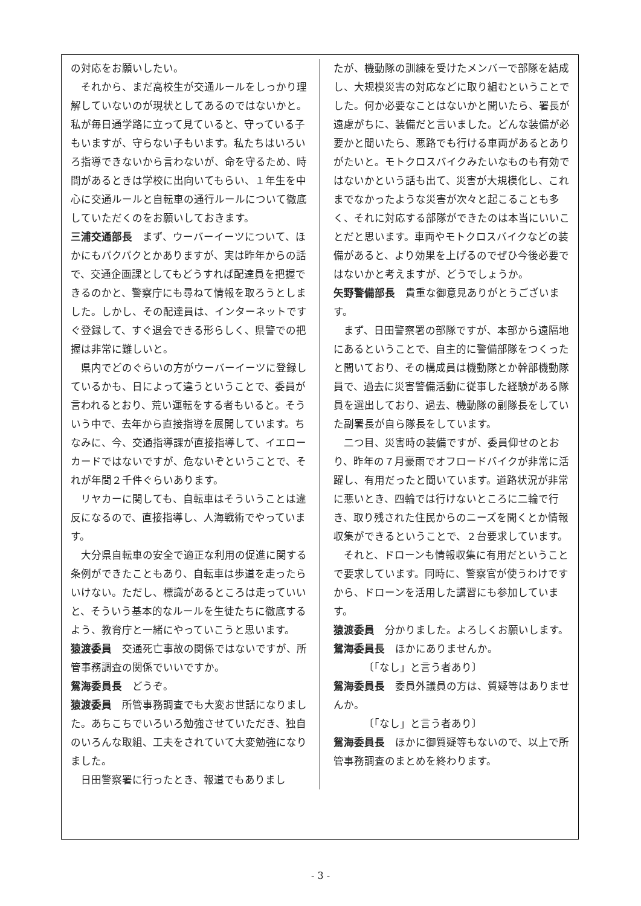の対応をお願いしたい。
それから、まだ高校生が交通ルールをしっかり理解していないのが現状としてあるのではないかと。私が毎日通学路に立って見ていると、守っている子もいますが、守らない子もいます。私たちはいろいろ指導できないから言わないが、命を守るため、時間があるときは学校に出向いてもらい、１年生を中心に交通ルールと自転車の通行ルールについて徹底していただくのをお願いしておきます。
三浦交通部長　まず、ウーバーイーツについて、ほかにもパクパクとかありますが、実は昨年からの話で、交通企画課としてもどうすれば配達員を把握できるのかと、警察庁にも尋ねて情報を取ろうとしました。しかし、その配達員は、インターネットですぐ登録して、すぐ退会できる形らしく、県警での把握は非常に難しいと。
県内でどのぐらいの方がウーバーイーツに登録しているかも、日によって違うということで、委員が言われるとおり、荒い運転をする者もいると。そういう中で、去年から直接指導を展開しています。ちなみに、今、交通指導課が直接指導して、イエローカードではないですが、危ないぞということで、それが年間２千件ぐらいあります。
リヤカーに関しても、自転車はそういうことは違反になるので、直接指導し、人海戦術でやっています。
大分県自転車の安全で適正な利用の促進に関する条例ができたこともあり、自転車は歩道を走ったらいけない。ただし、標識があるところは走っていいと、そういう基本的なルールを生徒たちに徹底するよう、教育庁と一緒にやっていこうと思います。
猿渡委員　交通死亡事故の関係ではないですが、所管事務調査の関係でいいですか。
鴛海委員長　どうぞ。
猿渡委員　所管事務調査でも大変お世話になりました。あちこちでいろいろ勉強させていただき、独自のいろんな取組、工夫をされていて大変勉強になりました。
日田警察署に行ったとき、報道でもありまし
たが、機動隊の訓練を受けたメンバーで部隊を結成し、大規模災害の対応などに取り組むということでした。何か必要なことはないかと聞いたら、署長が遠慮がちに、装備だと言いました。どんな装備が必要かと聞いたら、悪路でも行ける車両があるとありがたいと。モトクロスバイクみたいなものも有効ではないかという話も出て、災害が大規模化し、これまでなかったような災害が次々と起こることも多く、それに対応する部隊ができたのは本当にいいことだと思います。車両やモトクロスバイクなどの装備があると、より効果を上げるのでぜひ今後必要ではないかと考えますが、どうでしょうか。
矢野警備部長　貴重な御意見ありがとうございます。
まず、日田警察署の部隊ですが、本部から遠隔地にあるということで、自主的に警備部隊をつくったと聞いており、その構成員は機動隊とか幹部機動隊員で、過去に災害警備活動に従事した経験がある隊員を選出しており、過去、機動隊の副隊長をしていた副署長が自ら隊長をしています。
二つ目、災害時の装備ですが、委員仰せのとおり、昨年の７月豪雨でオフロードバイクが非常に活躍し、有用だったと聞いています。道路状況が非常に悪いとき、四輪では行けないところに二輪で行き、取り残された住民からのニーズを聞くとか情報収集ができるということで、２台要求しています。
それと、ドローンも情報収集に有用だということで要求しています。同時に、警察官が使うわけですから、ドローンを活用した講習にも参加しています。
猿渡委員　分かりました。よろしくお願いします。
鴛海委員長　ほかにありませんか。
〔「なし」と言う者あり〕
鴛海委員長　委員外議員の方は、質疑等はありませんか。
〔「なし」と言う者あり〕
鴛海委員長　ほかに御質疑等もないので、以上で所管事務調査のまとめを終わります。
- 3 -